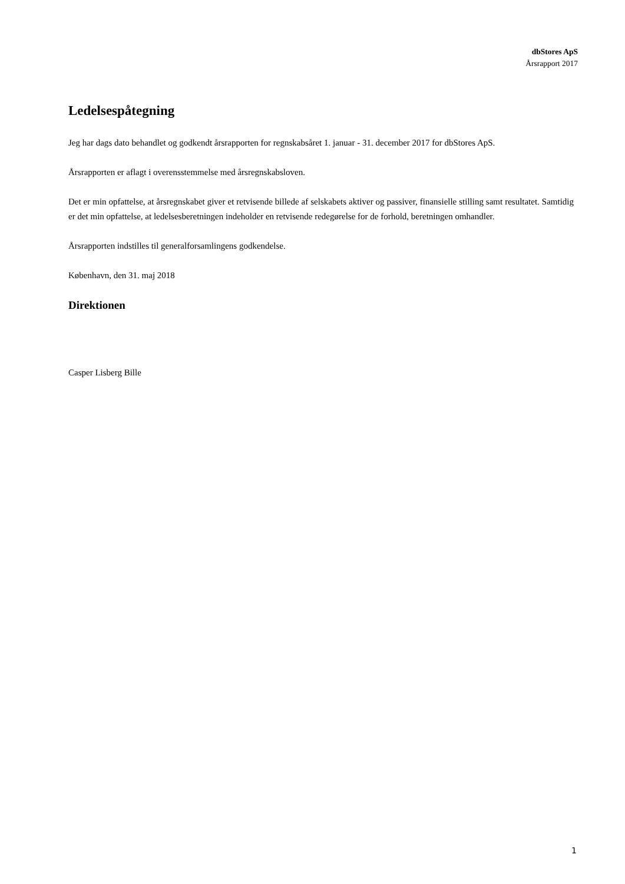dbStores ApS
Årsrapport 2017
Ledelsespåtegning
Jeg har dags dato behandlet og godkendt årsrapporten for regnskabsåret 1. januar - 31. december 2017 for dbStores ApS.
Årsrapporten er aflagt i overensstemmelse med årsregnskabsloven.
Det er min opfattelse, at årsregnskabet giver et retvisende billede af selskabets aktiver og passiver, finansielle stilling samt resultatet. Samtidig er det min opfattelse, at ledelsesberetningen indeholder en retvisende redegørelse for de forhold, beretningen omhandler.
Årsrapporten indstilles til generalforsamlingens godkendelse.
København, den 31. maj 2018
Direktionen
Casper Lisberg Bille
1